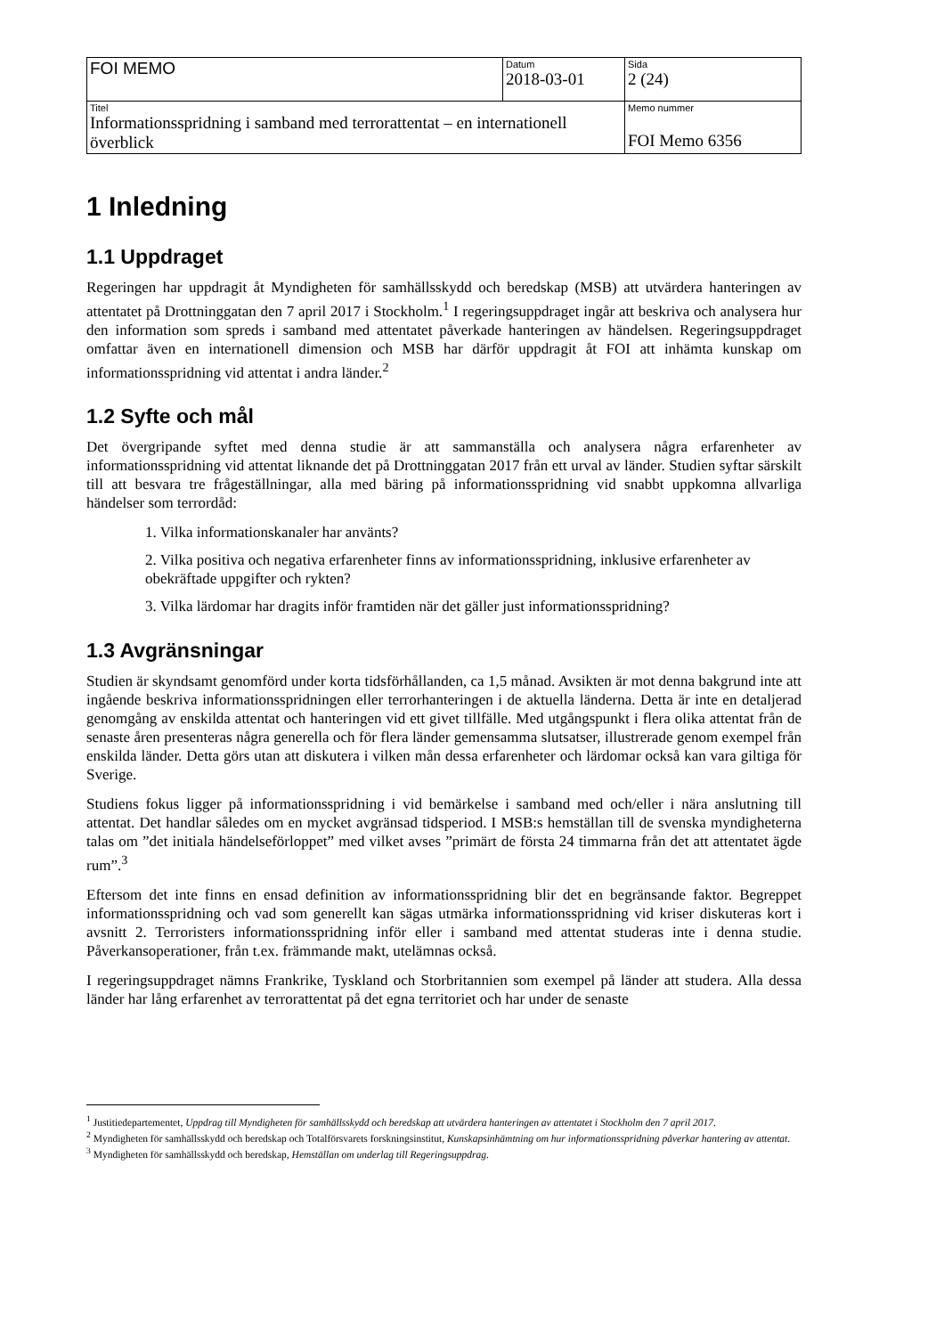| FOI MEMO | Datum 2018-03-01 | Sida 2 (24) |
| Titel Informationsspridning i samband med terrorattentat – en internationell överblick | | Memo nummer FOI Memo 6356 |
1 Inledning
1.1 Uppdraget
Regeringen har uppdragit åt Myndigheten för samhällsskydd och beredskap (MSB) att utvärdera hanteringen av attentatet på Drottninggatan den 7 april 2017 i Stockholm.<sup>1</sup> I regeringsuppdraget ingår att beskriva och analysera hur den information som spreds i samband med attentatet påverkade hanteringen av händelsen. Regeringsuppdraget omfattar även en internationell dimension och MSB har därför uppdragit åt FOI att inhämta kunskap om informationsspridning vid attentat i andra länder.<sup>2</sup>
1.2 Syfte och mål
Det övergripande syftet med denna studie är att sammanställa och analysera några erfarenheter av informationsspridning vid attentat liknande det på Drottninggatan 2017 från ett urval av länder. Studien syftar särskilt till att besvara tre frågeställningar, alla med bäring på informationsspridning vid snabbt uppkomna allvarliga händelser som terrordåd:
1. Vilka informationskanaler har använts?
2. Vilka positiva och negativa erfarenheter finns av informationsspridning, inklusive erfarenheter av obekräftade uppgifter och rykten?
3. Vilka lärdomar har dragits inför framtiden när det gäller just informationsspridning?
1.3 Avgränsningar
Studien är skyndsamt genomförd under korta tidsförhållanden, ca 1,5 månad. Avsikten är mot denna bakgrund inte att ingående beskriva informationsspridningen eller terrorhanteringen i de aktuella länderna. Detta är inte en detaljerad genomgång av enskilda attentat och hanteringen vid ett givet tillfälle. Med utgångspunkt i flera olika attentat från de senaste åren presenteras några generella och för flera länder gemensamma slutsatser, illustrerade genom exempel från enskilda länder. Detta görs utan att diskutera i vilken mån dessa erfarenheter och lärdomar också kan vara giltiga för Sverige.
Studiens fokus ligger på informationsspridning i vid bemärkelse i samband med och/eller i nära anslutning till attentat. Det handlar således om en mycket avgränsad tidsperiod. I MSB:s hemställan till de svenska myndigheterna talas om ”det initiala händelseförloppet” med vilket avses ”primärt de första 24 timmarna från det att attentatet ägde rum”.<sup>3</sup>
Eftersom det inte finns en ensad definition av informationsspridning blir det en begränsande faktor. Begreppet informationsspridning och vad som generellt kan sägas utmärka informationsspridning vid kriser diskuteras kort i avsnitt 2. Terroristers informationsspridning inför eller i samband med attentat studeras inte i denna studie. Påverkansoperationer, från t.ex. främmande makt, utelämnas också.
I regeringsuppdraget nämns Frankrike, Tyskland och Storbritannien som exempel på länder att studera. Alla dessa länder har lång erfarenhet av terrorattentat på det egna territoriet och har under de senaste
<sup>1</sup> Justitiedepartementet, Uppdrag till Myndigheten för samhällsskydd och beredskap att utvärdera hanteringen av attentatet i Stockholm den 7 april 2017.
<sup>2</sup> Myndigheten för samhällsskydd och beredskap och Totalförsvarets forskningsinstitut, Kunskapsinhämtning om hur informationsspridning påverkar hantering av attentat.
<sup>3</sup> Myndigheten för samhällsskydd och beredskap, Hemställan om underlag till Regeringsuppdrag.